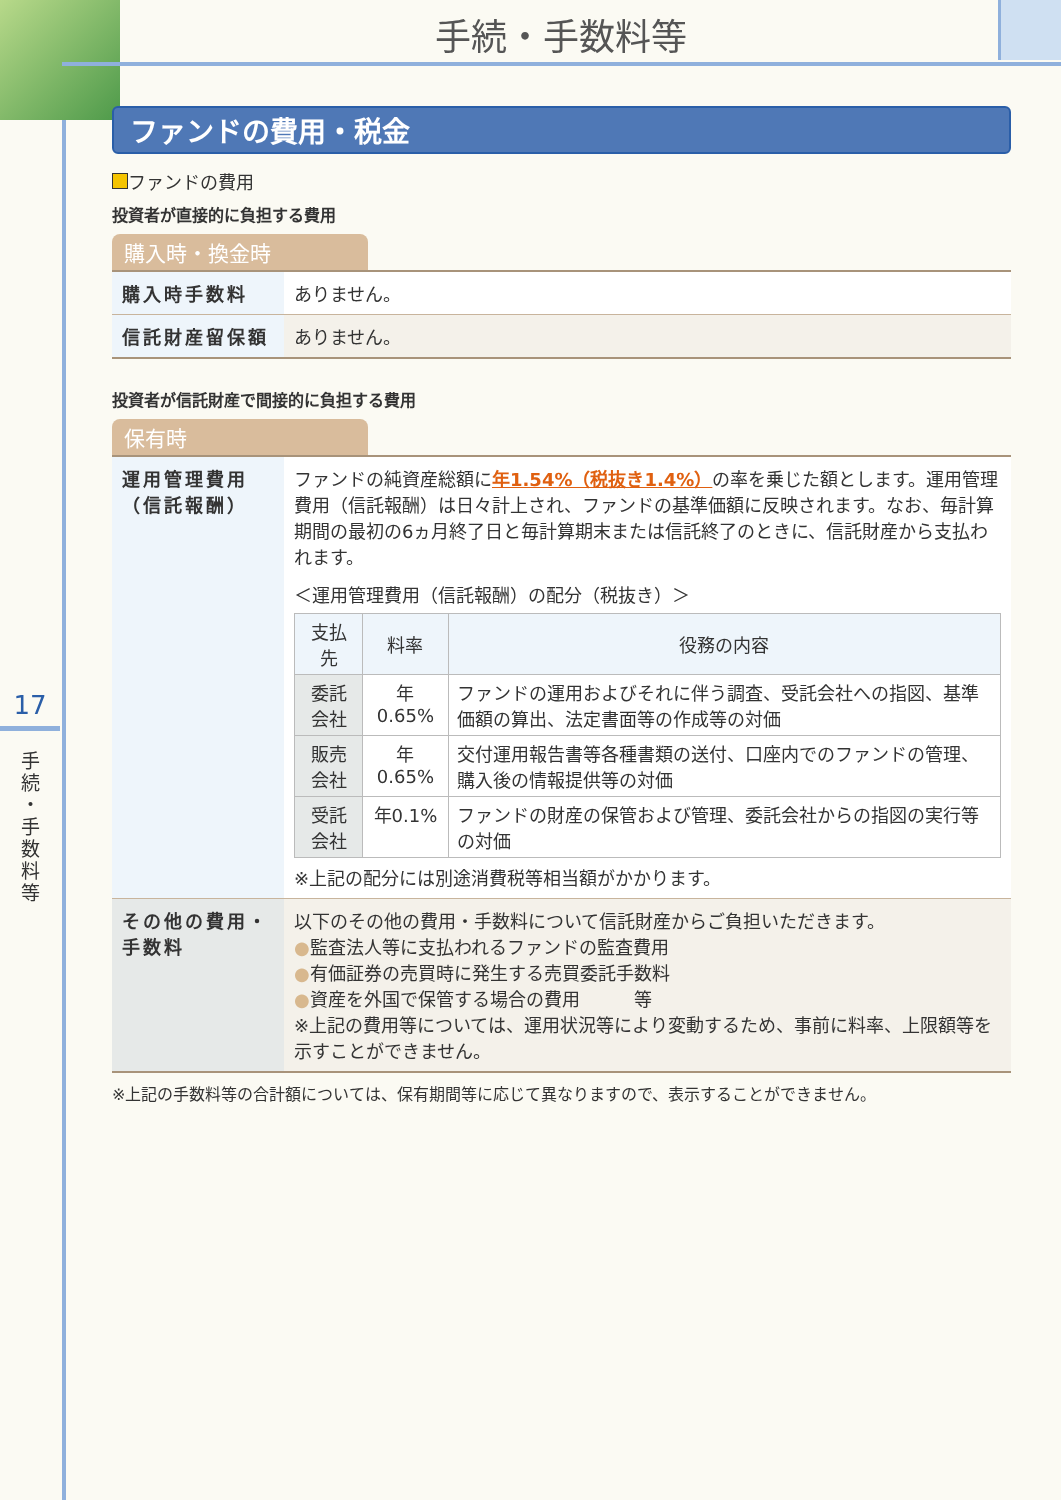17
手 続 ・ 手 数 料 等
手続・手数料等
ファンドの費用・税金
ファンドの費用
投資者が直接的に負担する費用
購入時・換金時
| 購入時手数料 | ありません。 |
| 信託財産留保額 | ありません。 |
投資者が信託財産で間接的に負担する費用
保有時
| 運用管理費用 （信託報酬） | ファンドの純資産総額に 年1.54%（税抜き1.4%） の率を乗じた額とします。運用管理費用（信託報酬）は日々計上され、ファンドの基準価額に反映されます。なお、毎計算期間の最初の6ヵ月終了日と毎計算期末または信託終了のときに、信託財産から支払われます。 ＜運用管理費用（信託報酬）の配分（税抜き）＞ / 支払先 / 料率 / 役務の内容 / / --- / --- / --- / / 委託会社 / 年0.65% / ファンドの運用およびそれに伴う調査、受託会社への指図、基準価額の算出、法定書面等の作成等の対価 / / 販売会社 / 年0.65% / 交付運用報告書等各種書類の送付、口座内でのファンドの管理、購入後の情報提供等の対価 / / 受託会社 / 年0.1% / ファンドの財産の保管および管理、委託会社からの指図の実行等の対価 / ※上記の配分には別途消費税等相当額がかかります。 |
| その他の費用・手数料 | 以下のその他の費用・手数料について信託財産からご負担いただきます。 ● 監査法人等に支払われるファンドの監査費用 ● 有価証券の売買時に発生する売買委託手数料 ● 資産を外国で保管する場合の費用 等 ※上記の費用等については、運用状況等により変動するため、事前に料率、上限額等を示すことができません。 |
※上記の手数料等の合計額については、保有期間等に応じて異なりますので、表示することができません。